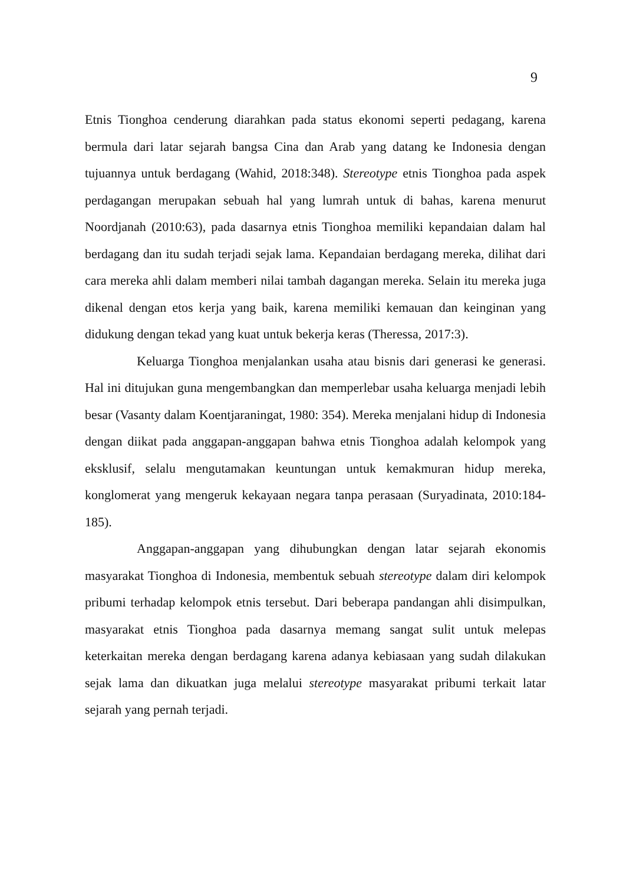9
Etnis Tionghoa cenderung diarahkan pada status ekonomi seperti pedagang, karena bermula dari latar sejarah bangsa Cina dan Arab yang datang ke Indonesia dengan tujuannya untuk berdagang (Wahid, 2018:348). Stereotype etnis Tionghoa pada aspek perdagangan merupakan sebuah hal yang lumrah untuk di bahas, karena menurut Noordjanah (2010:63), pada dasarnya etnis Tionghoa memiliki kepandaian dalam hal berdagang dan itu sudah terjadi sejak lama. Kepandaian berdagang mereka, dilihat dari cara mereka ahli dalam memberi nilai tambah dagangan mereka. Selain itu mereka juga dikenal dengan etos kerja yang baik, karena memiliki kemauan dan keinginan yang didukung dengan tekad yang kuat untuk bekerja keras (Theressa, 2017:3).
Keluarga Tionghoa menjalankan usaha atau bisnis dari generasi ke generasi. Hal ini ditujukan guna mengembangkan dan memperlebar usaha keluarga menjadi lebih besar (Vasanty dalam Koentjaraningat, 1980: 354). Mereka menjalani hidup di Indonesia dengan diikat pada anggapan-anggapan bahwa etnis Tionghoa adalah kelompok yang eksklusif, selalu mengutamakan keuntungan untuk kemakmuran hidup mereka, konglomerat yang mengeruk kekayaan negara tanpa perasaan (Suryadinata, 2010:184-185).
Anggapan-anggapan yang dihubungkan dengan latar sejarah ekonomis masyarakat Tionghoa di Indonesia, membentuk sebuah stereotype dalam diri kelompok pribumi terhadap kelompok etnis tersebut. Dari beberapa pandangan ahli disimpulkan, masyarakat etnis Tionghoa pada dasarnya memang sangat sulit untuk melepas keterkaitan mereka dengan berdagang karena adanya kebiasaan yang sudah dilakukan sejak lama dan dikuatkan juga melalui stereotype masyarakat pribumi terkait latar sejarah yang pernah terjadi.